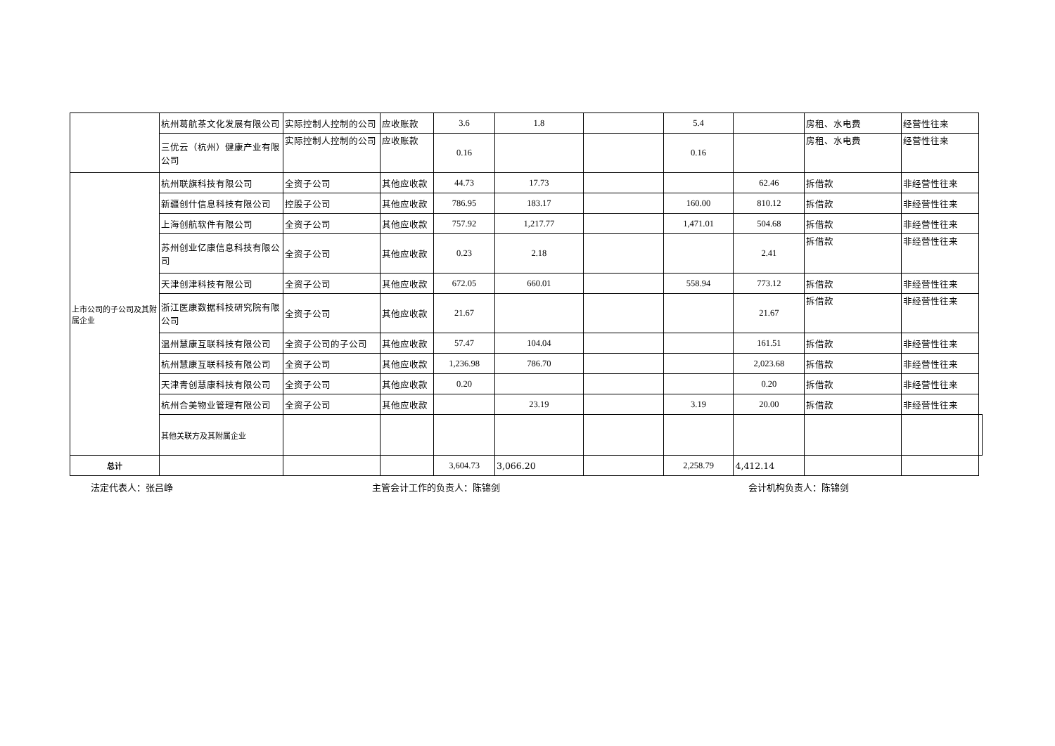| | 杭州葛航茶文化发展有限公司 | 实际控制人控制的公司 | 应收账款 | 3.6 | 1.8 | | 5.4 | | 房租、水电费 | 经营性往来 | |
| | 三优云（杭州）健康产业有限公司 | 实际控制人控制的公司 | 应收账款 | 0.16 | | | 0.16 | | 房租、水电费 | 经营性往来 | |
| 上市公司的子公司及其附属企业 | 杭州联旗科技有限公司 | 全资子公司 | 其他应收款 | 44.73 | 17.73 | | | 62.46 | 拆借款 | 非经营性往来 | |
| | 新疆创什信息科技有限公司 | 控股子公司 | 其他应收款 | 786.95 | 183.17 | | 160.00 | 810.12 | 拆借款 | 非经营性往来 | |
| | 上海创航软件有限公司 | 全资子公司 | 其他应收款 | 757.92 | 1,217.77 | | 1,471.01 | 504.68 | 拆借款 | 非经营性往来 | |
| | 苏州创业亿康信息科技有限公司 | 全资子公司 | 其他应收款 | 0.23 | 2.18 | | | 2.41 | 拆借款 | 非经营性往来 | |
| | 天津创津科技有限公司 | 全资子公司 | 其他应收款 | 672.05 | 660.01 | | 558.94 | 773.12 | 拆借款 | 非经营性往来 | |
| | 浙江医康数据科技研究院有限公司 | 全资子公司 | 其他应收款 | 21.67 | | | | 21.67 | 拆借款 | 非经营性往来 | |
| | 温州慧康互联科技有限公司 | 全资子公司的子公司 | 其他应收款 | 57.47 | 104.04 | | | 161.51 | 拆借款 | 非经营性往来 | |
| | 杭州慧康互联科技有限公司 | 全资子公司 | 其他应收款 | 1,236.98 | 786.70 | | | 2,023.68 | 拆借款 | 非经营性往来 | |
| | 天津青创慧康科技有限公司 | 全资子公司 | 其他应收款 | 0.20 | | | | 0.20 | 拆借款 | 非经营性往来 | |
| | 杭州合美物业管理有限公司 | 全资子公司 | 其他应收款 | | 23.19 | | 3.19 | 20.00 | 拆借款 | 非经营性往来 | |
| | 其他关联方及其附属企业 | | | | | | | | | | |
| 总计 | | | | 3,604.73 | 3,066.20 | | 2,258.79 | 4,412.14 | | | |
法定代表人：张吕峥 主管会计工作的负责人：陈锦剑 会计机构负责人：陈锦剑